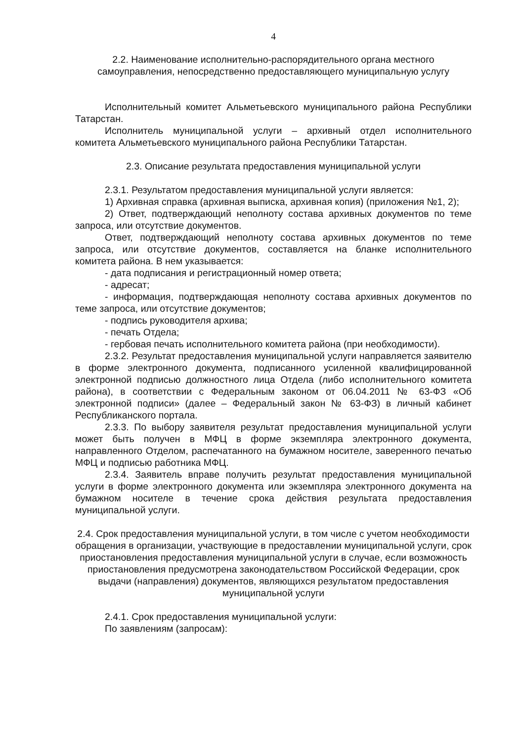4
2.2. Наименование исполнительно-распорядительного органа местного самоуправления, непосредственно предоставляющего муниципальную услугу
Исполнительный комитет Альметьевского муниципального района Республики Татарстан.
Исполнитель муниципальной услуги – архивный отдел исполнительного комитета Альметьевского муниципального района Республики Татарстан.
2.3. Описание результата предоставления муниципальной услуги
2.3.1. Результатом предоставления муниципальной услуги является:
1) Архивная справка (архивная выписка, архивная копия) (приложения №1, 2);
2) Ответ, подтверждающий неполноту состава архивных документов по теме запроса, или отсутствие документов.
Ответ, подтверждающий неполноту состава архивных документов по теме запроса, или отсутствие документов, составляется на бланке исполнительного комитета района. В нем указывается:
- дата подписания и регистрационный номер ответа;
- адресат;
- информация, подтверждающая неполноту состава архивных документов по теме запроса, или отсутствие документов;
- подпись руководителя архива;
- печать Отдела;
- гербовая печать исполнительного комитета района (при необходимости).
2.3.2. Результат предоставления муниципальной услуги направляется заявителю в форме электронного документа, подписанного усиленной квалифицированной электронной подписью должностного лица Отдела (либо исполнительного комитета района), в соответствии с Федеральным законом от 06.04.2011 № 63-ФЗ «Об электронной подписи» (далее – Федеральный закон № 63-ФЗ) в личный кабинет Республиканского портала.
2.3.3. По выбору заявителя результат предоставления муниципальной услуги может быть получен в МФЦ в форме экземпляра электронного документа, направленного Отделом, распечатанного на бумажном носителе, заверенного печатью МФЦ и подписью работника МФЦ.
2.3.4. Заявитель вправе получить результат предоставления муниципальной услуги в форме электронного документа или экземпляра электронного документа на бумажном носителе в течение срока действия результата предоставления муниципальной услуги.
2.4. Срок предоставления муниципальной услуги, в том числе с учетом необходимости обращения в организации, участвующие в предоставлении муниципальной услуги, срок приостановления предоставления муниципальной услуги в случае, если возможность приостановления предусмотрена законодательством Российской Федерации, срок выдачи (направления) документов, являющихся результатом предоставления муниципальной услуги
2.4.1. Срок предоставления муниципальной услуги:
По заявлениям (запросам):